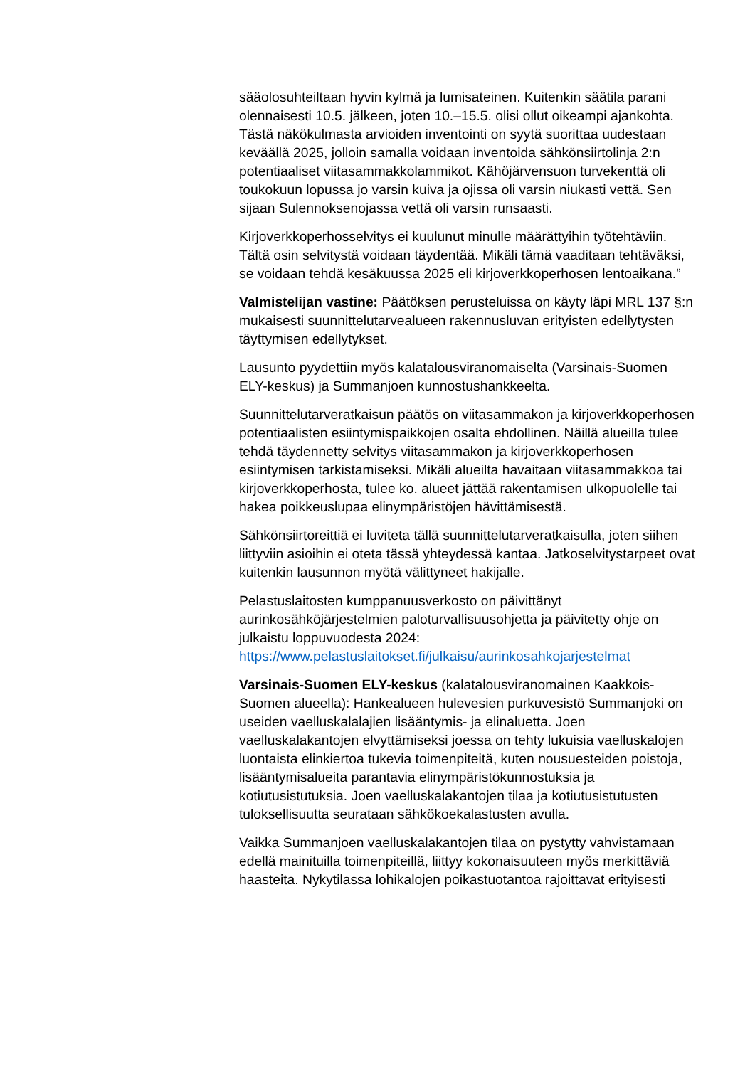sääolosuhteiltaan hyvin kylmä ja lumisateinen. Kuitenkin säätila parani olennaisesti 10.5. jälkeen, joten 10.–15.5. olisi ollut oikeampi ajankohta. Tästä näkökulmasta arvioiden inventointi on syytä suorittaa uudestaan keväällä 2025, jolloin samalla voidaan inventoida sähkönsiirtolinja 2:n potentiaaliset viitasammakkolammikot. Kähöjärvensuon turvekenttä oli toukokuun lopussa jo varsin kuiva ja ojissa oli varsin niukasti vettä. Sen sijaan Sulennoksenojassa vettä oli varsin runsaasti.
Kirjoverkkoperhosselvitys ei kuulunut minulle määrättyihin työtehtäviin. Tältä osin selvitystä voidaan täydentää. Mikäli tämä vaaditaan tehtäväksi, se voidaan tehdä kesäkuussa 2025 eli kirjoverkkoperhosen lentoaikana.”
Valmistelijan vastine: Päätöksen perusteluissa on käyty läpi MRL 137 §:n mukaisesti suunnittelutarvealueen rakennusluvan erityisten edellytysten täyttymisen edellytykset.
Lausunto pyydettiin myös kalatalousviranomaiselta (Varsinais-Suomen ELY-keskus) ja Summanjoen kunnostushankkeelta.
Suunnittelutarveratkaisun päätös on viitasammakon ja kirjoverkkoperhosen potentiaalisten esiintymispaikkojen osalta ehdollinen. Näillä alueilla tulee tehdä täydennetty selvitys viitasammakon ja kirjoverkkoperhosen esiintymisen tarkistamiseksi. Mikäli alueilta havaitaan viitasammakkoa tai kirjoverkkoperhosta, tulee ko. alueet jättää rakentamisen ulkopuolelle tai hakea poikkeuslupaa elinympäristöjen hävittämisestä.
Sähkönsiirtoreittiä ei luviteta tällä suunnittelutarveratkaisulla, joten siihen liittyviin asioihin ei oteta tässä yhteydessä kantaa. Jatkoselvitystarpeet ovat kuitenkin lausunnon myötä välittyneet hakijalle.
Pelastuslaitosten kumppanuusverkosto on päivittänyt aurinkosähköjärjestelmien paloturvallisuusohjetta ja päivitetty ohje on julkaistu loppuvuodesta 2024:
https://www.pelastuslaitokset.fi/julkaisu/aurinkosahkojarjestelmat
Varsinais-Suomen ELY-keskus (kalatalousviranomainen Kaakkois-Suomen alueella): Hankealueen hulevesien purkuvesistö Summanjoki on useiden vaelluskalalajien lisääntymis- ja elinaluetta. Joen vaelluskalakantojen elvyttämiseksi joessa on tehty lukuisia vaelluskalojen luontaista elinkiertoa tukevia toimenpiteitä, kuten nousuesteiden poistoja, lisääntymisalueita parantavia elinympäristökunnostuksia ja kotiutusistutuksia. Joen vaelluskalakantojen tilaa ja kotiutusistutusten tuloksellisuutta seurataan sähkökoekalastusten avulla.
Vaikka Summanjoen vaelluskalakantojen tilaa on pystytty vahvistamaan edellä mainituilla toimenpiteillä, liittyy kokonaisuuteen myös merkittäviä haasteita. Nykytilassa lohikalojen poikastuotantoa rajoittavat erityisesti